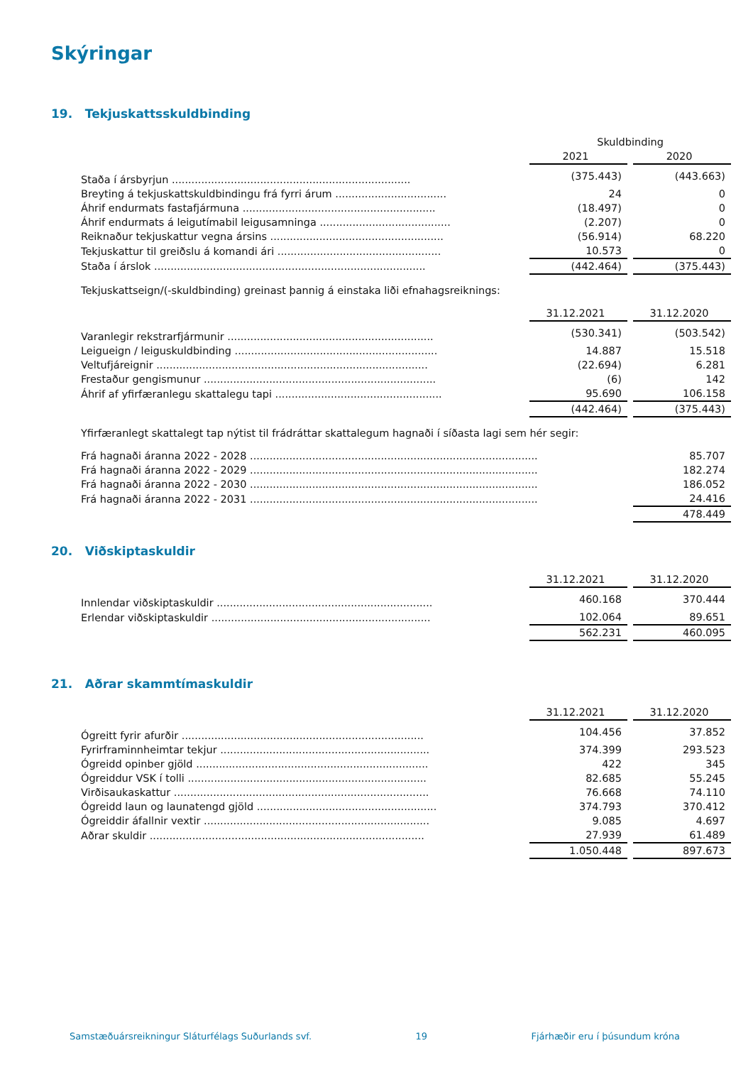Skýringar
19. Tekjuskattsskuldbinding
| | Skuldbinding | | |
| --- | --- | --- | --- |
| | 2021 | | 2020 |
| Staða í ársbyrjun ......................................................................... | (375.443) | | (443.663) |
| Breyting á tekjuskattskuldbindingu frá fyrri árum .................................. | 24 | | 0 |
| Áhrif endurmats fastafjármuna ........................................................... | (18.497) | | 0 |
| Áhrif endurmats á leigutímabil leigusamninga ........................................ | (2.207) | | 0 |
| Reiknaður tekjuskattur vegna ársins ..................................................... | (56.914) | | 68.220 |
| Tekjuskattur til greiðslu á komandi ári .................................................. | 10.573 | | 0 |
| Staða í árslok ................................................................................... | (442.464) | | (375.443) |
Tekjuskattseign/(-skuldbinding) greinast þannig á einstaka liði efnahagsreiknings:
| | 31.12.2021 | | 31.12.2020 |
| --- | --- | --- | --- |
| Varanlegir rekstrarfjármunir ............................................................... | (530.341) | | (503.542) |
| Leigueign / leiguskuldbinding .............................................................. | 14.887 | | 15.518 |
| Veltufjáreignir ................................................................................... | (22.694) | | 6.281 |
| Frestaður gengismunur ....................................................................... | (6) | | 142 |
| Áhrif af yfirfæranlegu skattalegu tapi ................................................... | 95.690 | | 106.158 |
| | (442.464) | | (375.443) |
Yfirfæranlegt skattalegt tap nýtist til frádráttar skattalegum hagnaði í síðasta lagi sem hér segir:
| Frá hagnaði áranna 2022 - 2028 ........................................................................................ | | 85.707 |
| Frá hagnaði áranna 2022 - 2029 ........................................................................................ | | 182.274 |
| Frá hagnaði áranna 2022 - 2030 ........................................................................................ | | 186.052 |
| Frá hagnaði áranna 2022 - 2031 ........................................................................................ | | 24.416 |
| | | 478.449 |
20. Viðskiptaskuldir
| | 31.12.2021 | | 31.12.2020 |
| --- | --- | --- | --- |
| Innlendar viðskiptaskuldir .................................................................. | 460.168 | | 370.444 |
| Erlendar viðskiptaskuldir ................................................................... | 102.064 | | 89.651 |
| | 562.231 | | 460.095 |
21. Aðrar skammtímaskuldir
| | 31.12.2021 | | 31.12.2020 |
| --- | --- | --- | --- |
| Ógreitt fyrir afurðir .......................................................................... | 104.456 | | 37.852 |
| Fyrirframinnheimtar tekjur ................................................................ | 374.399 | | 293.523 |
| Ógreidd opinber gjöld ....................................................................... | 422 | | 345 |
| Ógreiddur VSK í tolli ......................................................................... | 82.685 | | 55.245 |
| Virðisaukaskattur .............................................................................. | 76.668 | | 74.110 |
| Ógreidd laun og launatengd gjöld ....................................................... | 374.793 | | 370.412 |
| Ógreiddir áfallnir vextir ..................................................................... | 9.085 | | 4.697 |
| Aðrar skuldir .................................................................................... | 27.939 | | 61.489 |
| | 1.050.448 | | 897.673 |
Samstæðuársreikningur Sláturfélags Suðurlands svf. 19 Fjárhæðir eru í þúsundum króna